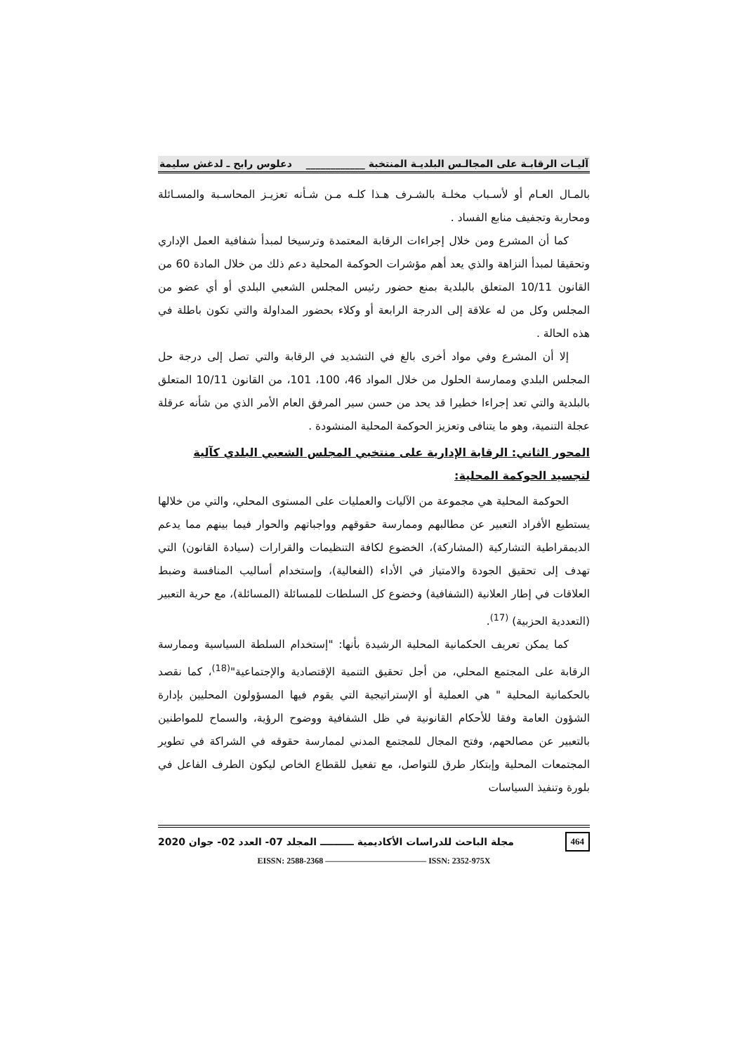آليـات الرقابـة على المجالـس البلديـة المنتخبة ____________ دعلوس رابح ـ لدغش سليمة
بالمـال العـام أو لأسـباب مخلـة بالشـرف هـذا كلـه مـن شـأنه تعزيـز المحاسـبة والمسـائلة ومحاربة وتجفيف منابع الفساد .
كما أن المشرع ومن خلال إجراءات الرقابة المعتمدة وترسيخا لمبدأ شفافية العمل الإداري وتحقيقا لمبدأ النزاهة والذي يعد أهم مؤشرات الحوكمة المحلية دعم ذلك من خلال المادة 60 من القانون 10/11 المتعلق بالبلدية بمنع حضور رئيس المجلس الشعبي البلدي أو أي عضو من المجلس وكل من له علاقة إلى الدرجة الرابعة أو وكلاء بحضور المداولة والتي تكون باطلة في هذه الحالة .
إلا أن المشرع وفي مواد أخرى بالغ في التشديد في الرقابة والتي تصل إلى درجة حل المجلس البلدي وممارسة الحلول من خلال المواد 46، 100، 101، من القانون 10/11 المتعلق بالبلدية والتي تعد إجراءا خطيرا قد يحد من حسن سير المرفق العام الأمر الذي من شأنه عرقلة عجلة التنمية، وهو ما يتنافى وتعزيز الحوكمة المحلية المنشودة .
المحور الثاني: الرقابة الإدارية على منتخبي المجلس الشعبي البلدي كآلية لتجسيد الحوكمة المحلية:
الحوكمة المحلية هي مجموعة من الآليات والعمليات على المستوى المحلي، والتي من خلالها يستطيع الأفراد التعبير عن مطالبهم وممارسة حقوقهم وواجباتهم والحوار فيما بينهم مما يدعم الديمقراطية التشاركية (المشاركة)، الخضوع لكافة التنظيمات والقرارات (سيادة القانون) التي تهدف إلى تحقيق الجودة والامتياز في الأداء (الفعالية)، وإستخدام أساليب المنافسة وضبط العلاقات في إطار العلانية (الشفافية) وخضوع كل السلطات للمسائلة (المسائلة)، مع حرية التعبير (التعددية الحزبية) <sup>(17)</sup>.
كما يمكن تعريف الحكمانية المحلية الرشيدة بأنها: "إستخدام السلطة السياسية وممارسة الرقابة على المجتمع المحلي، من أجل تحقيق التنمية الإقتصادية والإجتماعية"<sup>(18)</sup>، كما نقصد بالحكمانية المحلية " هي العملية أو الإستراتيجية التي يقوم فيها المسؤولون المحليين بإدارة الشؤون العامة وفقا للأحكام القانونية في ظل الشفافية ووضوح الرؤية، والسماح للمواطنين بالتعبير عن مصالحهم، وفتح المجال للمجتمع المدني لممارسة حقوقه في الشراكة في تطوير المجتمعات المحلية وإبتكار طرق للتواصل، مع تفعيل للقطاع الخاص ليكون الطرف الفاعل في بلورة وتنفيذ السياسات
464 مجلة الباحث للدراسات الأكاديمية ــــــــــ المجلد 07- العدد 02- جوان 2020
EISSN: 2588-2368 ———————————— ISSN: 2352-975X